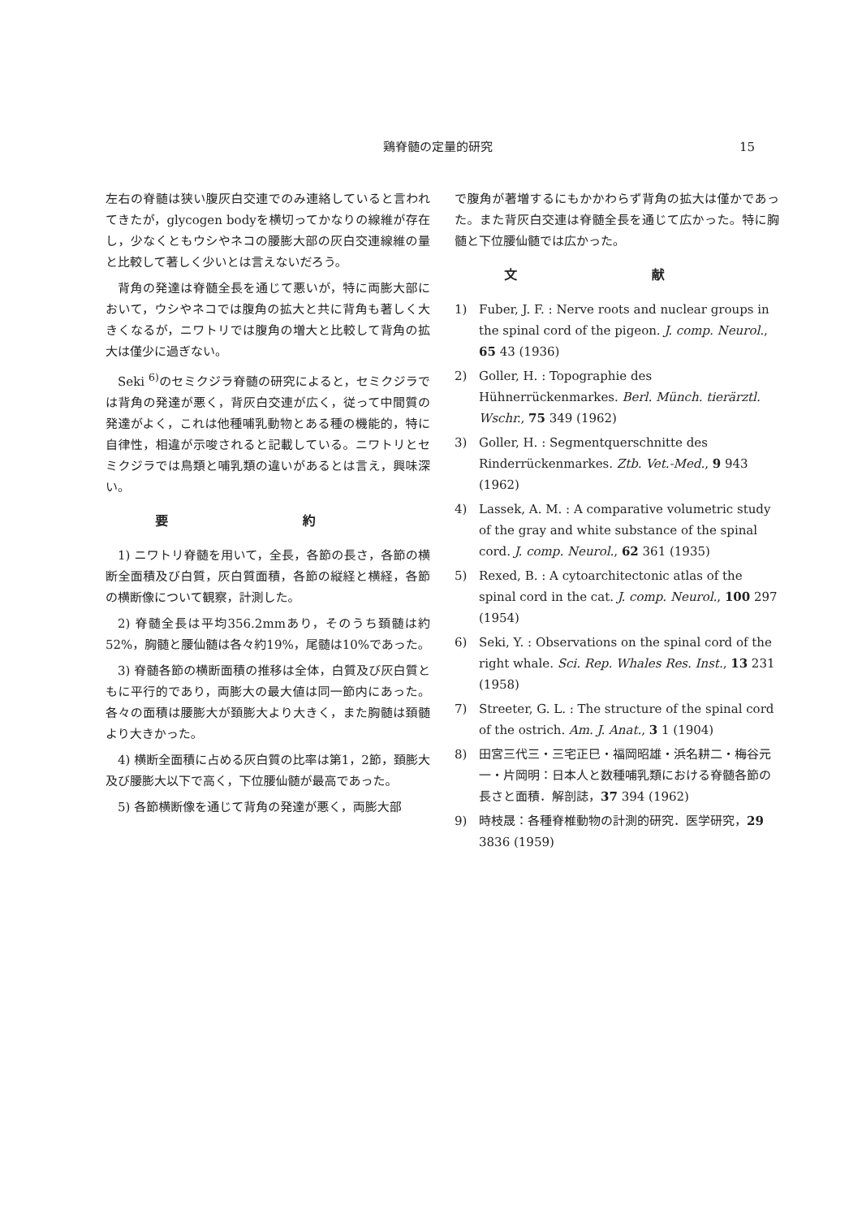鶏脊髄の定量的研究 15
左右の脊髄は狭い腹灰白交連でのみ連絡していると言われてきたが，glycogen bodyを横切ってかなりの線維が存在し，少なくともウシやネコの腰膨大部の灰白交連線維の量と比較して著しく少いとは言えないだろう。
背角の発達は脊髄全長を通じて悪いが，特に両膨大部において，ウシやネコでは腹角の拡大と共に背角も著しく大きくなるが，ニワトリでは腹角の増大と比較して背角の拡大は僅少に過ぎない。
Seki <sup>6)</sup>のセミクジラ脊髄の研究によると，セミクジラでは背角の発達が悪く，背灰白交連が広く，従って中間質の発達がよく，これは他種哺乳動物とある種の機能的，特に自律性，相違が示唆されると記載している。ニワトリとセミクジラでは鳥類と哺乳類の違いがあるとは言え，興味深い。
要 約
1) ニワトリ脊髄を用いて，全長，各節の長さ，各節の横断全面積及び白質，灰白質面積，各節の縦経と横経，各節の横断像について観察，計測した。
2) 脊髄全長は平均356.2mmあり，そのうち頚髄は約52%，胸髄と腰仙髄は各々約19%，尾髄は10%であった。
3) 脊髄各節の横断面積の推移は全体，白質及び灰白質ともに平行的であり，両膨大の最大値は同一節内にあった。各々の面積は腰膨大が頚膨大より大きく，また胸髄は頚髄より大きかった。
4) 横断全面積に占める灰白質の比率は第1，2節，頚膨大及び腰膨大以下で高く，下位腰仙髄が最高であった。
5) 各節横断像を通じて背角の発達が悪く，両膨大部
で腹角が著増するにもかかわらず背角の拡大は僅かであった。また背灰白交連は脊髄全長を通じて広かった。特に胸髄と下位腰仙髄では広かった。
文 献
1) Fuber, J. F. : Nerve roots and nuclear groups in the spinal cord of the pigeon. J. comp. Neurol., 65 43 (1936)
2) Goller, H. : Topographie des Hühnerrückenmarkes. Berl. Münch. tierärztl. Wschr., 75 349 (1962)
3) Goller, H. : Segmentquerschnitte des Rinderrückenmarkes. Ztb. Vet.-Med., 9 943 (1962)
4) Lassek, A. M. : A comparative volumetric study of the gray and white substance of the spinal cord. J. comp. Neurol., 62 361 (1935)
5) Rexed, B. : A cytoarchitectonic atlas of the spinal cord in the cat. J. comp. Neurol., 100 297 (1954)
6) Seki, Y. : Observations on the spinal cord of the right whale. Sci. Rep. Whales Res. Inst., 13 231 (1958)
7) Streeter, G. L. : The structure of the spinal cord of the ostrich. Am. J. Anat., 3 1 (1904)
8) 田宮三代三・三宅正巳・福岡昭雄・浜名耕二・梅谷元一・片岡明：日本人と数種哺乳類における脊髄各節の長さと面積．解剖誌，37 394 (1962)
9) 時枝晟：各種脊椎動物の計測的研究．医学研究，29 3836 (1959)